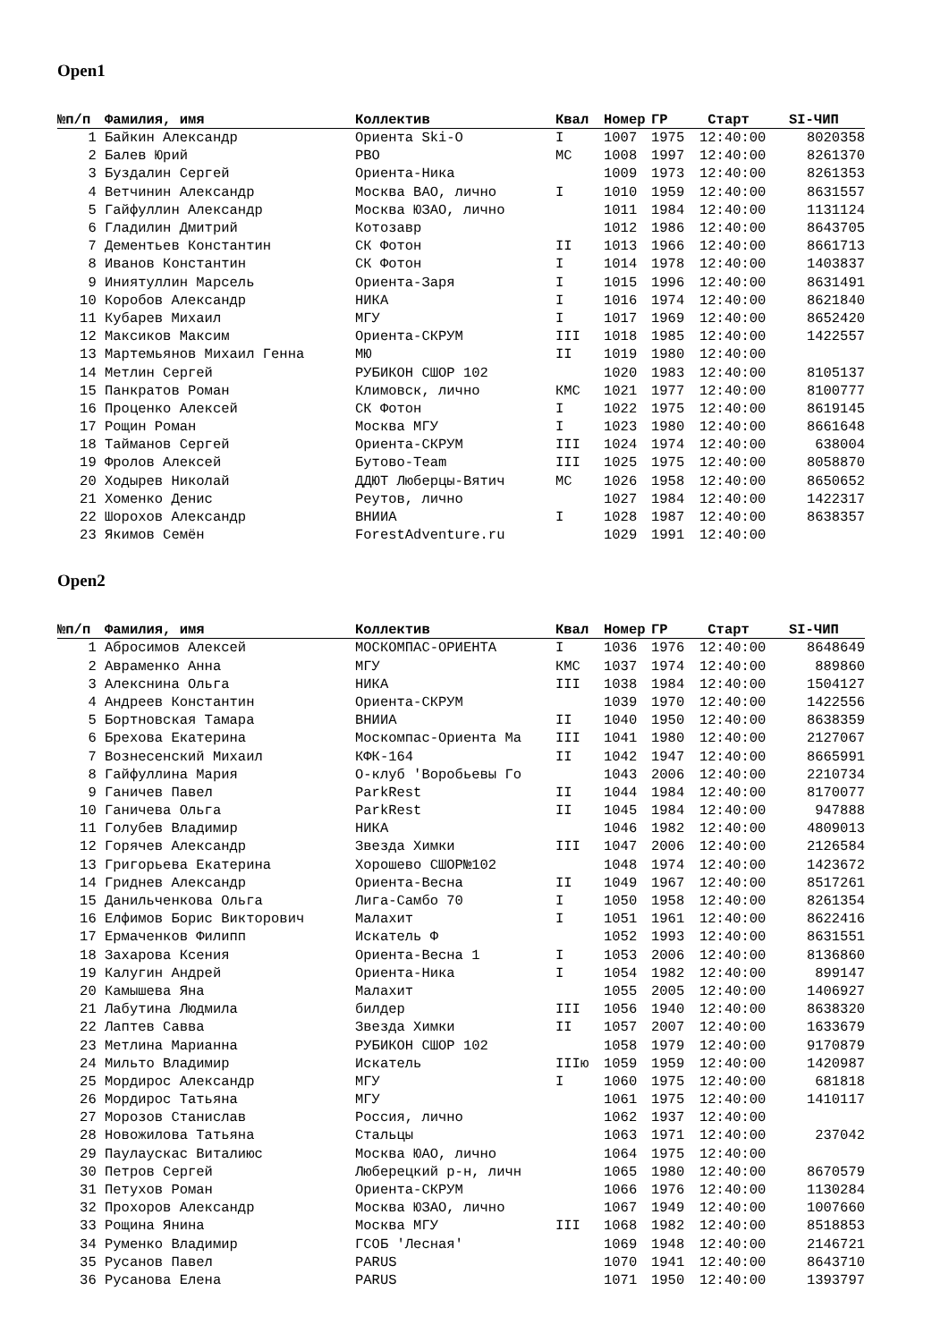Open1
| №п/п | Фамилия, имя | Коллектив | Квал | Номер | ГР | Старт | SI-ЧИП |
| --- | --- | --- | --- | --- | --- | --- | --- |
| 1 | Байкин Александр | Ориента Ski-O | I | 1007 | 1975 | 12:40:00 | 8020358 |
| 2 | Балев Юрий | РВО | МС | 1008 | 1997 | 12:40:00 | 8261370 |
| 3 | Буздалин Сергей | Ориента-Ника | | 1009 | 1973 | 12:40:00 | 8261353 |
| 4 | Ветчинин Александр | Москва ВАО, лично | I | 1010 | 1959 | 12:40:00 | 8631557 |
| 5 | Гайфуллин Александр | Москва ЮЗАО, лично | | 1011 | 1984 | 12:40:00 | 1131124 |
| 6 | Гладилин Дмитрий | Котозавр | | 1012 | 1986 | 12:40:00 | 8643705 |
| 7 | Дементьев Константин | СК Фотон | II | 1013 | 1966 | 12:40:00 | 8661713 |
| 8 | Иванов Константин | СК Фотон | I | 1014 | 1978 | 12:40:00 | 1403837 |
| 9 | Иниятуллин Марсель | Ориента-Заря | I | 1015 | 1996 | 12:40:00 | 8631491 |
| 10 | Коробов Александр | НИКА | I | 1016 | 1974 | 12:40:00 | 8621840 |
| 11 | Кубарев Михаил | МГУ | I | 1017 | 1969 | 12:40:00 | 8652420 |
| 12 | Максиков Максим | Ориента-СКРУМ | III | 1018 | 1985 | 12:40:00 | 1422557 |
| 13 | Мартемьянов Михаил Генна | МЮ | II | 1019 | 1980 | 12:40:00 | |
| 14 | Метлин Сергей | РУБИКОН СШОР 102 | | 1020 | 1983 | 12:40:00 | 8105137 |
| 15 | Панкратов Роман | Климовск, лично | КМС | 1021 | 1977 | 12:40:00 | 8100777 |
| 16 | Проценко Алексей | СК Фотон | I | 1022 | 1975 | 12:40:00 | 8619145 |
| 17 | Рощин Роман | Москва МГУ | I | 1023 | 1980 | 12:40:00 | 8661648 |
| 18 | Тайманов Сергей | Ориента-СКРУМ | III | 1024 | 1974 | 12:40:00 | 638004 |
| 19 | Фролов Алексей | Бутово-Team | III | 1025 | 1975 | 12:40:00 | 8058870 |
| 20 | Ходырев Николай | ДДЮТ Люберцы-Вятич | МС | 1026 | 1958 | 12:40:00 | 8650652 |
| 21 | Хоменко Денис | Реутов, лично | | 1027 | 1984 | 12:40:00 | 1422317 |
| 22 | Шорохов Александр | ВНИИА | I | 1028 | 1987 | 12:40:00 | 8638357 |
| 23 | Якимов Семён | ForestAdventure.ru | | 1029 | 1991 | 12:40:00 | |
Open2
| №п/п | Фамилия, имя | Коллектив | Квал | Номер | ГР | Старт | SI-ЧИП |
| --- | --- | --- | --- | --- | --- | --- | --- |
| 1 | Абросимов Алексей | МОСКОМПАС-ОРИЕНТА | I | 1036 | 1976 | 12:40:00 | 8648649 |
| 2 | Авраменко Анна | МГУ | КМС | 1037 | 1974 | 12:40:00 | 889860 |
| 3 | Алекснина Ольга | НИКА | III | 1038 | 1984 | 12:40:00 | 1504127 |
| 4 | Андреев Константин | Ориента-СКРУМ | | 1039 | 1970 | 12:40:00 | 1422556 |
| 5 | Бортновская Тамара | ВНИИА | II | 1040 | 1950 | 12:40:00 | 8638359 |
| 6 | Брехова Екатерина | Москомпас-Ориента Ма | III | 1041 | 1980 | 12:40:00 | 2127067 |
| 7 | Вознесенский Михаил | КФК-164 | II | 1042 | 1947 | 12:40:00 | 8665991 |
| 8 | Гайфуллина Мария | О-клуб 'Воробьевы Го | | 1043 | 2006 | 12:40:00 | 2210734 |
| 9 | Ганичев Павел | ParkRest | II | 1044 | 1984 | 12:40:00 | 8170077 |
| 10 | Ганичева Ольга | ParkRest | II | 1045 | 1984 | 12:40:00 | 947888 |
| 11 | Голубев Владимир | НИКА | | 1046 | 1982 | 12:40:00 | 4809013 |
| 12 | Горячев Александр | Звезда Химки | III | 1047 | 2006 | 12:40:00 | 2126584 |
| 13 | Григорьева Екатерина | Хорошево СШОР№102 | | 1048 | 1974 | 12:40:00 | 1423672 |
| 14 | Гриднев Александр | Ориента-Весна | II | 1049 | 1967 | 12:40:00 | 8517261 |
| 15 | Данильченкова Ольга | Лига-Самбо 70 | I | 1050 | 1958 | 12:40:00 | 8261354 |
| 16 | Елфимов Борис Викторович | Малахит | I | 1051 | 1961 | 12:40:00 | 8622416 |
| 17 | Ермаченков Филипп | Искатель Ф | | 1052 | 1993 | 12:40:00 | 8631551 |
| 18 | Захарова Ксения | Ориента-Весна 1 | I | 1053 | 2006 | 12:40:00 | 8136860 |
| 19 | Калугин Андрей | Ориента-Ника | I | 1054 | 1982 | 12:40:00 | 899147 |
| 20 | Камышева Яна | Малахит | | 1055 | 2005 | 12:40:00 | 1406927 |
| 21 | Лабутина Людмила | билдер | III | 1056 | 1940 | 12:40:00 | 8638320 |
| 22 | Лаптев Савва | Звезда Химки | II | 1057 | 2007 | 12:40:00 | 1633679 |
| 23 | Метлина Марианна | РУБИКОН СШОР 102 | | 1058 | 1979 | 12:40:00 | 9170879 |
| 24 | Мильто Владимир | Искатель | IIIю | 1059 | 1959 | 12:40:00 | 1420987 |
| 25 | Мордирос Александр | МГУ | I | 1060 | 1975 | 12:40:00 | 681818 |
| 26 | Мордирос Татьяна | МГУ | | 1061 | 1975 | 12:40:00 | 1410117 |
| 27 | Морозов Станислав | Россия, лично | | 1062 | 1937 | 12:40:00 | |
| 28 | Новожилова Татьяна | Стальцы | | 1063 | 1971 | 12:40:00 | 237042 |
| 29 | Паулаускас Виталиюс | Москва ЮАО, лично | | 1064 | 1975 | 12:40:00 | |
| 30 | Петров Сергей | Люберецкий р-н, личн | | 1065 | 1980 | 12:40:00 | 8670579 |
| 31 | Петухов Роман | Ориента-СКРУМ | | 1066 | 1976 | 12:40:00 | 1130284 |
| 32 | Прохоров Александр | Москва ЮЗАО, лично | | 1067 | 1949 | 12:40:00 | 1007660 |
| 33 | Рощина Янина | Москва МГУ | III | 1068 | 1982 | 12:40:00 | 8518853 |
| 34 | Руменко Владимир | ГСОБ 'Лесная' | | 1069 | 1948 | 12:40:00 | 2146721 |
| 35 | Русанов Павел | PARUS | | 1070 | 1941 | 12:40:00 | 8643710 |
| 36 | Русанова Елена | PARUS | | 1071 | 1950 | 12:40:00 | 1393797 |